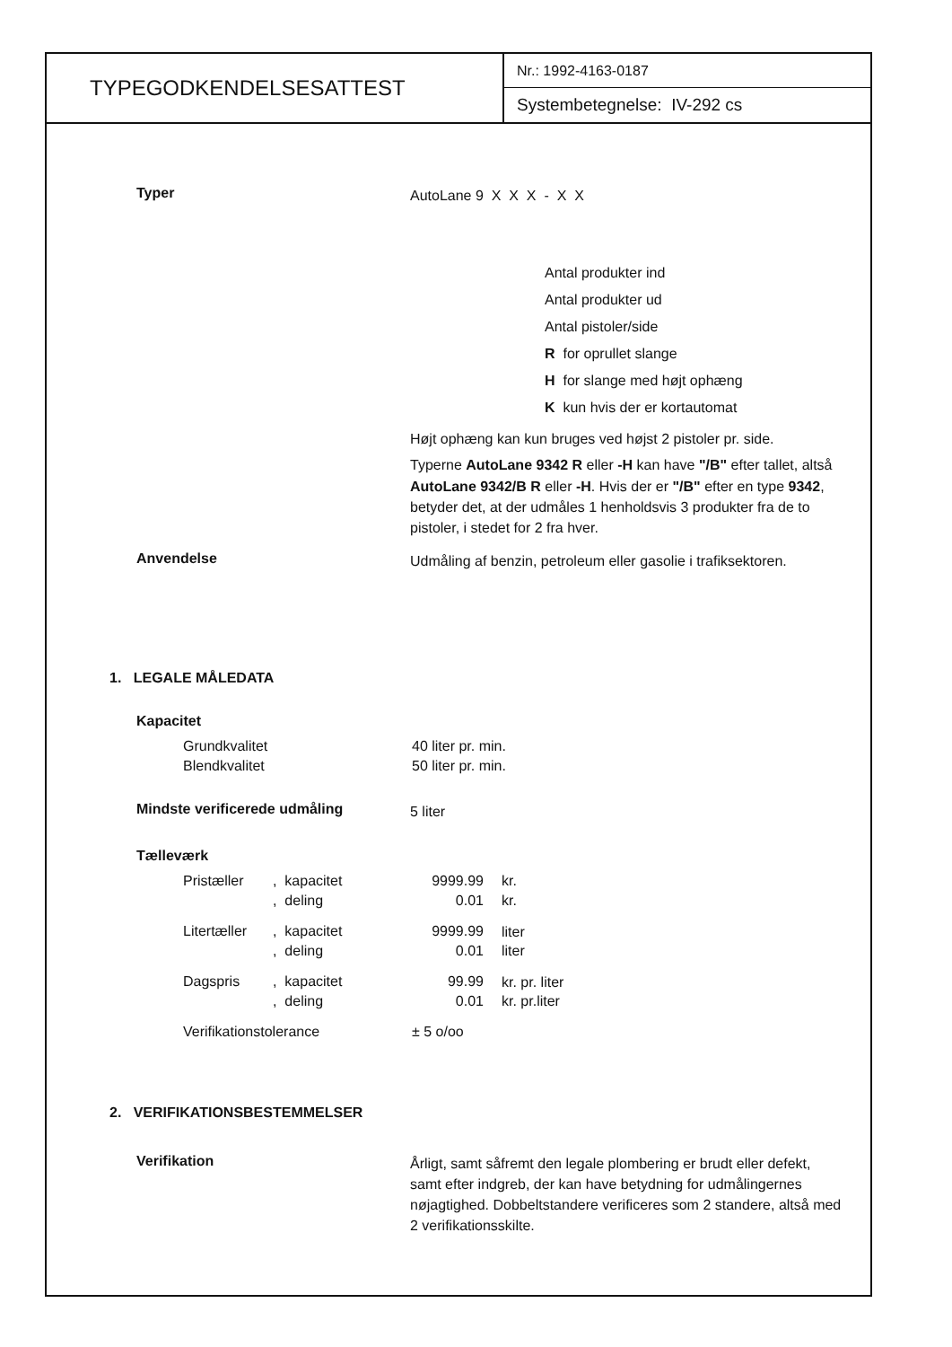TYPEGODKENDELSESATTEST
Nr.: 1992-4163-0187
Systembetegnelse: IV-292 cs
Typer
AutoLane 9 X X X - X X
Antal produkter ind
Antal produkter ud
Antal pistoler/side
R for oprullet slange
H for slange med højt ophæng
K kun hvis der er kortautomat
Højt ophæng kan kun bruges ved højst 2 pistoler pr. side.
Typerne AutoLane 9342 R eller -H kan have "/B" efter tallet, altså AutoLane 9342/B R eller -H. Hvis der er "/B" efter en type 9342, betyder det, at der udmåles 1 henholdsvis 3 produkter fra de to pistoler, i stedet for 2 fra hver.
Anvendelse
Udmåling af benzin, petroleum eller gasolie i trafiksektoren.
1. LEGALE MÅLEDATA
Kapacitet
| Grundkvalitet | 40 liter pr. min. |
| Blendkvalitet | 50 liter pr. min. |
Mindste verificerede udmåling
5 liter
Tælleværk
| Pristæller | , kapacitet | 9999.99 | kr. |
| | , deling | 0.01 | kr. |
| Litertæller | , kapacitet | 9999.99 | liter |
| | , deling | 0.01 | liter |
| Dagspris | , kapacitet | 99.99 | kr. pr. liter |
| | , deling | 0.01 | kr. pr.liter |
| Verifikationstolerance | | ± 5 o/oo | |
2. VERIFIKATIONSBESTEMMELSER
Verifikation
Årligt, samt såfremt den legale plombering er brudt eller defekt, samt efter indgreb, der kan have betydning for udmålingernes nøjagtighed. Dobbeltstandere verificeres som 2 standere, altså med 2 verifikationsskilte.